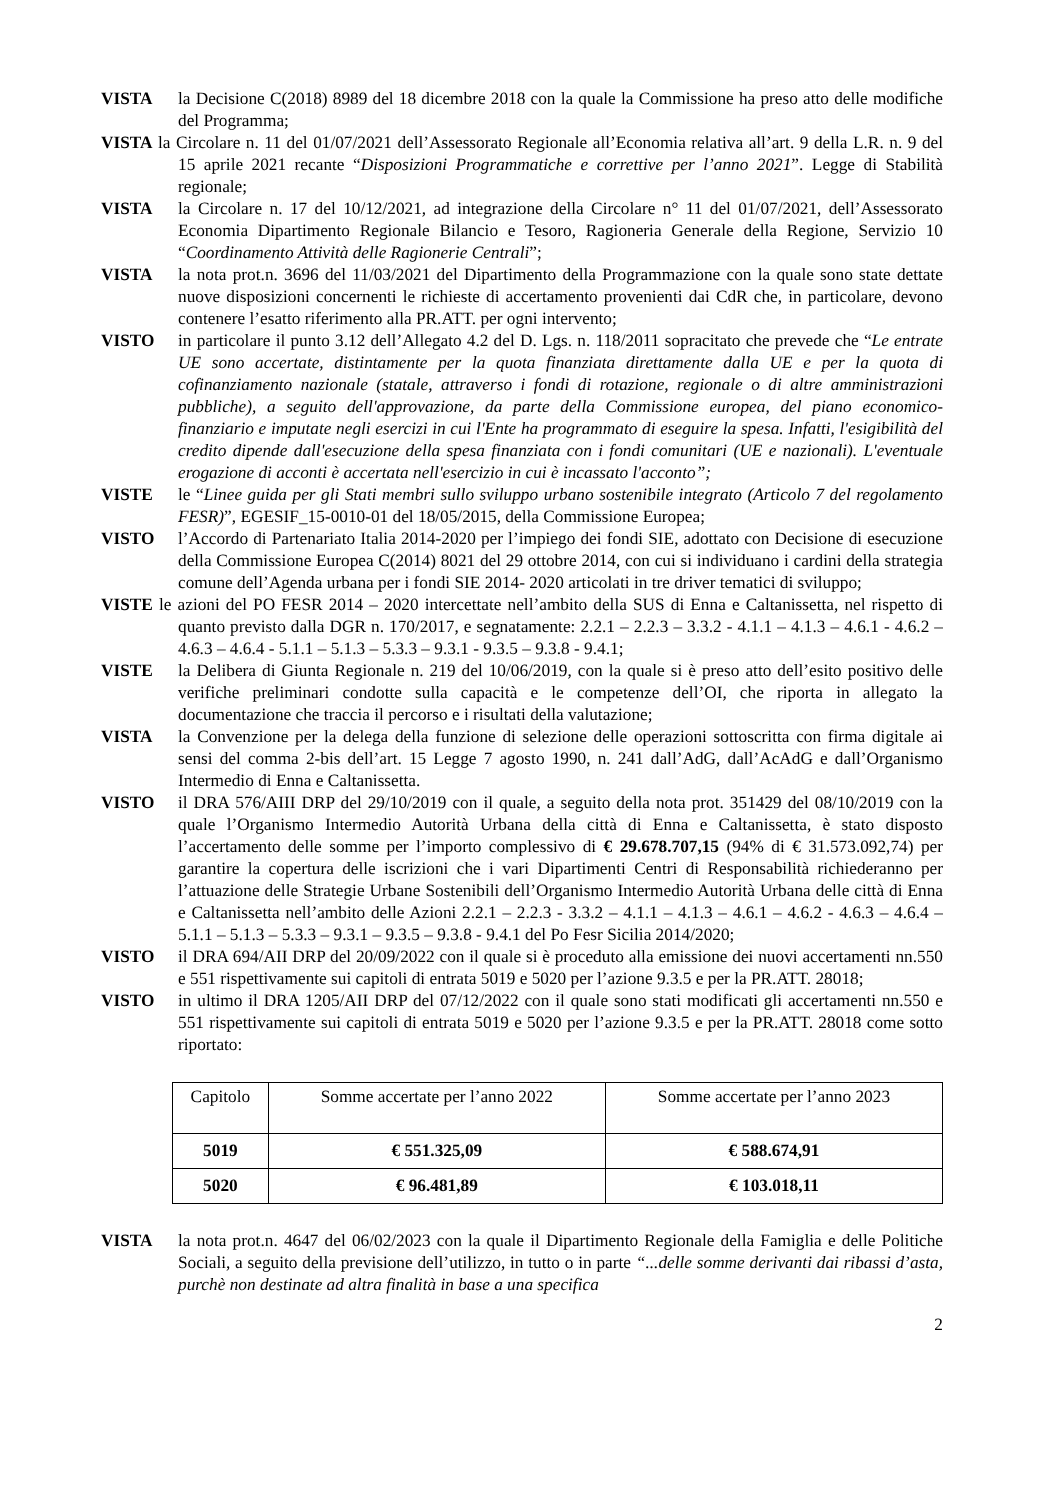VISTA la Decisione C(2018) 8989 del 18 dicembre 2018 con la quale la Commissione ha preso atto delle modifiche del Programma;
VISTA la Circolare n. 11 del 01/07/2021 dell’Assessorato Regionale all’Economia relativa all’art. 9 della L.R. n. 9 del 15 aprile 2021 recante “Disposizioni Programmatiche e correttive per l’anno 2021”. Legge di Stabilità regionale;
VISTA la Circolare n. 17 del 10/12/2021, ad integrazione della Circolare n° 11 del 01/07/2021, dell’Assessorato Economia Dipartimento Regionale Bilancio e Tesoro, Ragioneria Generale della Regione, Servizio 10 “Coordinamento Attività delle Ragionerie Centrali”;
VISTA la nota prot.n. 3696 del 11/03/2021 del Dipartimento della Programmazione con la quale sono state dettate nuove disposizioni concernenti le richieste di accertamento provenienti dai CdR che, in particolare, devono contenere l’esatto riferimento alla PR.ATT. per ogni intervento;
VISTO in particolare il punto 3.12 dell’Allegato 4.2 del D. Lgs. n. 118/2011 sopracitato che prevede che “Le entrate UE sono accertate, distintamente per la quota finanziata direttamente dalla UE e per la quota di cofinanziamento nazionale (statale, attraverso i fondi di rotazione, regionale o di altre amministrazioni pubbliche), a seguito dell'approvazione, da parte della Commissione europea, del piano economico-finanziario e imputate negli esercizi in cui l'Ente ha programmato di eseguire la spesa. Infatti, l'esigibilità del credito dipende dall'esecuzione della spesa finanziata con i fondi comunitari (UE e nazionali). L'eventuale erogazione di acconti è accertata nell'esercizio in cui è incassato l'acconto”;
VISTE le “Linee guida per gli Stati membri sullo sviluppo urbano sostenibile integrato (Articolo 7 del regolamento FESR)”, EGESIF_15-0010-01 del 18/05/2015, della Commissione Europea;
VISTO l’Accordo di Partenariato Italia 2014-2020 per l’impiego dei fondi SIE, adottato con Decisione di esecuzione della Commissione Europea C(2014) 8021 del 29 ottobre 2014, con cui si individuano i cardini della strategia comune dell’Agenda urbana per i fondi SIE 2014- 2020 articolati in tre driver tematici di sviluppo;
VISTE le azioni del PO FESR 2014 – 2020 intercettate nell’ambito della SUS di Enna e Caltanissetta, nel rispetto di quanto previsto dalla DGR n. 170/2017, e segnatamente: 2.2.1 – 2.2.3 – 3.3.2 - 4.1.1 – 4.1.3 – 4.6.1 - 4.6.2 – 4.6.3 – 4.6.4 - 5.1.1 – 5.1.3 – 5.3.3 – 9.3.1 - 9.3.5 – 9.3.8 - 9.4.1;
VISTE la Delibera di Giunta Regionale n. 219 del 10/06/2019, con la quale si è preso atto dell’esito positivo delle verifiche preliminari condotte sulla capacità e le competenze dell’OI, che riporta in allegato la documentazione che traccia il percorso e i risultati della valutazione;
VISTA la Convenzione per la delega della funzione di selezione delle operazioni sottoscritta con firma digitale ai sensi del comma 2-bis dell’art. 15 Legge 7 agosto 1990, n. 241 dall’AdG, dall’AcAdG e dall’Organismo Intermedio di Enna e Caltanissetta.
VISTO il DRA 576/AIII DRP del 29/10/2019 con il quale, a seguito della nota prot. 351429 del 08/10/2019 con la quale l’Organismo Intermedio Autorità Urbana della città di Enna e Caltanissetta, è stato disposto l’accertamento delle somme per l’importo complessivo di € 29.678.707,15 (94% di € 31.573.092,74) per garantire la copertura delle iscrizioni che i vari Dipartimenti Centri di Responsabilità richiederanno per l’attuazione delle Strategie Urbane Sostenibili dell’Organismo Intermedio Autorità Urbana delle città di Enna e Caltanissetta nell’ambito delle Azioni 2.2.1 – 2.2.3 - 3.3.2 – 4.1.1 – 4.1.3 – 4.6.1 – 4.6.2 - 4.6.3 – 4.6.4 – 5.1.1 – 5.1.3 – 5.3.3 – 9.3.1 – 9.3.5 – 9.3.8 - 9.4.1 del Po Fesr Sicilia 2014/2020;
VISTO il DRA 694/AII DRP del 20/09/2022 con il quale si è proceduto alla emissione dei nuovi accertamenti nn.550 e 551 rispettivamente sui capitoli di entrata 5019 e 5020 per l’azione 9.3.5 e per la PR.ATT. 28018;
VISTO in ultimo il DRA 1205/AII DRP del 07/12/2022 con il quale sono stati modificati gli accertamenti nn.550 e 551 rispettivamente sui capitoli di entrata 5019 e 5020 per l’azione 9.3.5 e per la PR.ATT. 28018 come sotto riportato:
| Capitolo | Somme accertate per l’anno 2022 | Somme accertate per l’anno 2023 |
| 5019 | € 551.325,09 | € 588.674,91 |
| 5020 | € 96.481,89 | € 103.018,11 |
VISTA la nota prot.n. 4647 del 06/02/2023 con la quale il Dipartimento Regionale della Famiglia e delle Politiche Sociali, a seguito della previsione dell’utilizzo, in tutto o in parte “...delle somme derivanti dai ribassi d’asta, purchè non destinate ad altra finalità in base a una specifica
2